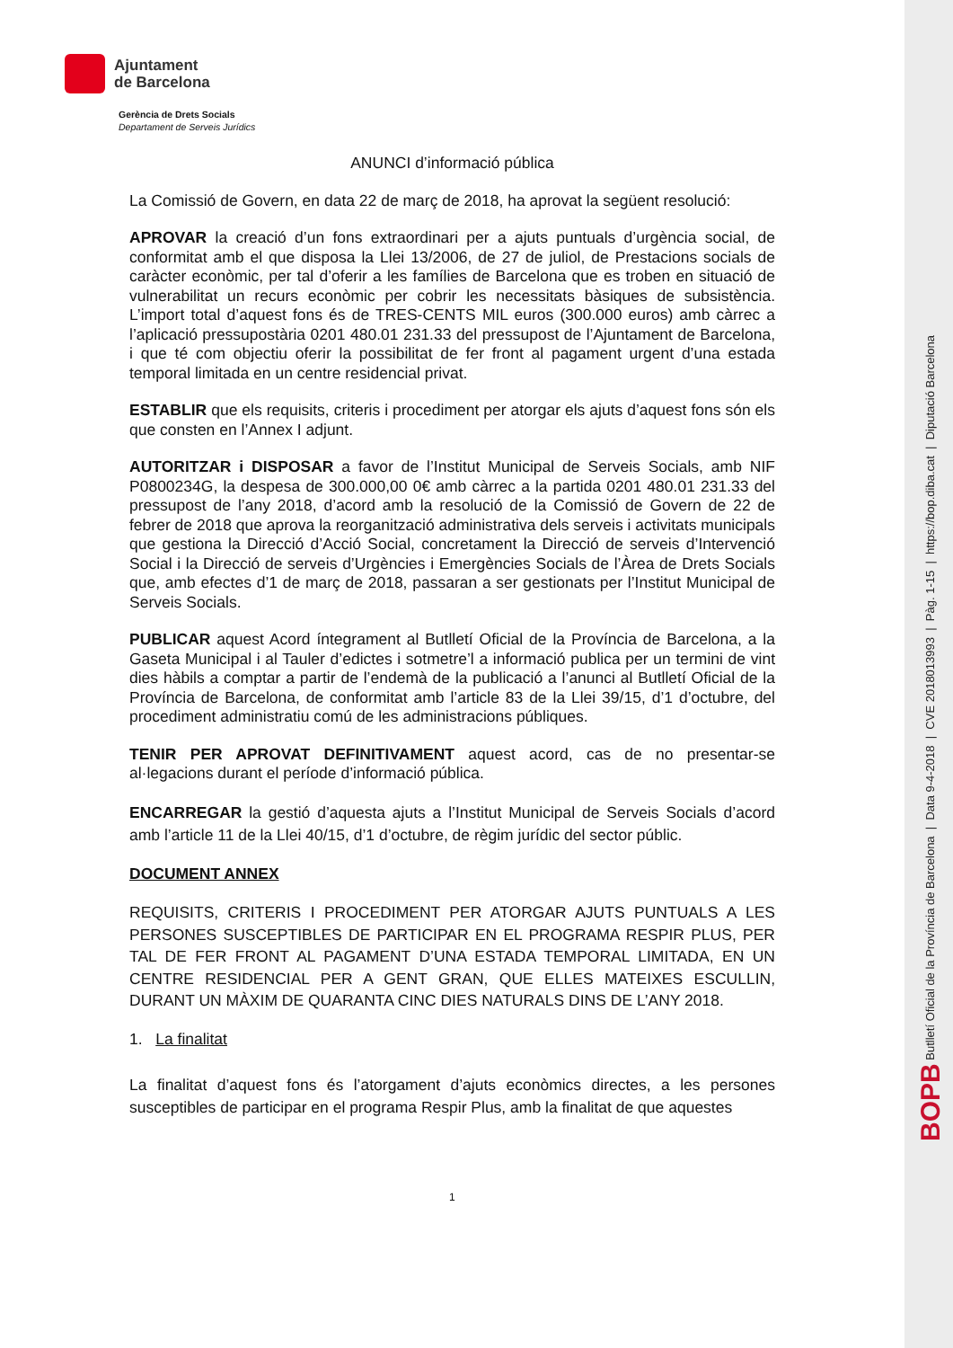Ajuntament
de Barcelona
Gerència de Drets Socials
Departament de Serveis Jurídics
ANUNCI d’informació pública
La Comissió de Govern, en data 22 de març de 2018, ha aprovat la següent resolució:
APROVAR la creació d’un fons extraordinari per a ajuts puntuals d’urgència social, de conformitat amb el que disposa la Llei 13/2006, de 27 de juliol, de Prestacions socials de caràcter econòmic, per tal d’oferir a les famílies de Barcelona que es troben en situació de vulnerabilitat un recurs econòmic per cobrir les necessitats bàsiques de subsistència. L’import total d’aquest fons és de TRES-CENTS MIL euros (300.000 euros) amb càrrec a l’aplicació pressupostària 0201 480.01 231.33 del pressupost de l’Ajuntament de Barcelona, i que té com objectiu oferir la possibilitat de fer front al pagament urgent d’una estada temporal limitada en un centre residencial privat.
ESTABLIR que els requisits, criteris i procediment per atorgar els ajuts d’aquest fons són els que consten en l’Annex I adjunt.
AUTORITZAR i DISPOSAR a favor de l’Institut Municipal de Serveis Socials, amb NIF P0800234G, la despesa de 300.000,00 0€ amb càrrec a la partida 0201 480.01 231.33 del pressupost de l’any 2018, d’acord amb la resolució de la Comissió de Govern de 22 de febrer de 2018 que aprova la reorganització administrativa dels serveis i activitats municipals que gestiona la Direcció d’Acció Social, concretament la Direcció de serveis d’Intervenció Social i la Direcció de serveis d’Urgències i Emergències Socials de l’Àrea de Drets Socials que, amb efectes d’1 de març de 2018, passaran a ser gestionats per l’Institut Municipal de Serveis Socials.
PUBLICAR aquest Acord íntegrament al Butlletí Oficial de la Província de Barcelona, a la Gaseta Municipal i al Tauler d’edictes i sotmetre’l a informació publica per un termini de vint dies hàbils a comptar a partir de l’endemà de la publicació a l’anunci al Butlletí Oficial de la Província de Barcelona, de conformitat amb l’article 83 de la Llei 39/15, d’1 d’octubre, del procediment administratiu comú de les administracions públiques.
TENIR PER APROVAT DEFINITIVAMENT aquest acord, cas de no presentar-se al·legacions durant el període d’informació pública.
ENCARREGAR la gestió d’aquesta ajuts a l’Institut Municipal de Serveis Socials d’acord amb l’article 11 de la Llei 40/15, d’1 d’octubre, de règim jurídic del sector públic.
DOCUMENT ANNEX
REQUISITS, CRITERIS I PROCEDIMENT PER ATORGAR AJUTS PUNTUALS A LES PERSONES SUSCEPTIBLES DE PARTICIPAR EN EL PROGRAMA RESPIR PLUS, PER TAL DE FER FRONT AL PAGAMENT D’UNA ESTADA TEMPORAL LIMITADA, EN UN CENTRE RESIDENCIAL PER A GENT GRAN, QUE ELLES MATEIXES ESCULLIN, DURANT UN MÀXIM DE QUARANTA CINC DIES NATURALS DINS DE L’ANY 2018.
1. La finalitat
La finalitat d’aquest fons és l’atorgament d’ajuts econòmics directes, a les persones susceptibles de participar en el programa Respir Plus, amb la finalitat de que aquestes
1
BOPB Butlletí Oficial de la Província de Barcelona | Data 9-4-2018 | CVE 2018013993 | Pàg. 1-15 | https://bop.diba.cat | Diputació Barcelona